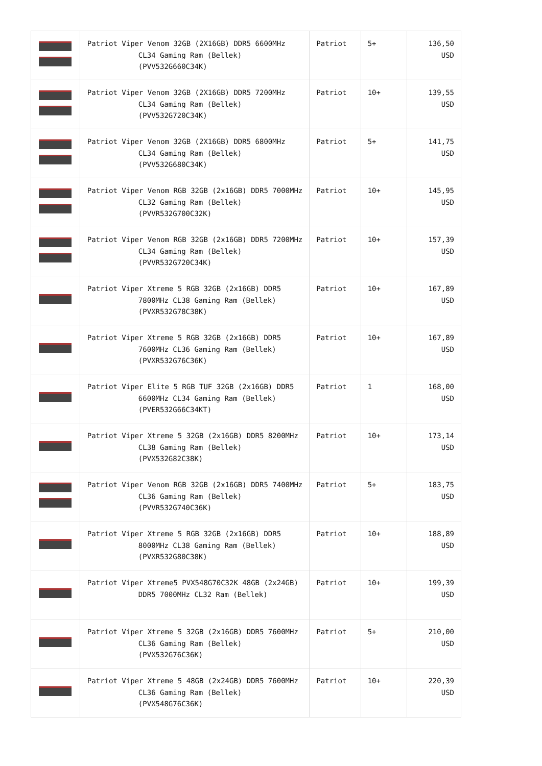| | Patriot Viper Venom 32GB (2X16GB) DDR5 6600MHz CL34 Gaming Ram (Bellek) (PVV532G660C34K) | Patriot | 5+ | 136,50 USD |
| | Patriot Viper Venom 32GB (2X16GB) DDR5 7200MHz CL34 Gaming Ram (Bellek) (PVV532G720C34K) | Patriot | 10+ | 139,55 USD |
| | Patriot Viper Venom 32GB (2X16GB) DDR5 6800MHz CL34 Gaming Ram (Bellek) (PVV532G680C34K) | Patriot | 5+ | 141,75 USD |
| | Patriot Viper Venom RGB 32GB (2x16GB) DDR5 7000MHz CL32 Gaming Ram (Bellek) (PVVR532G700C32K) | Patriot | 10+ | 145,95 USD |
| | Patriot Viper Venom RGB 32GB (2x16GB) DDR5 7200MHz CL34 Gaming Ram (Bellek) (PVVR532G720C34K) | Patriot | 10+ | 157,39 USD |
| | Patriot Viper Xtreme 5 RGB 32GB (2x16GB) DDR5 7800MHz CL38 Gaming Ram (Bellek) (PVXR532G78C38K) | Patriot | 10+ | 167,89 USD |
| | Patriot Viper Xtreme 5 RGB 32GB (2x16GB) DDR5 7600MHz CL36 Gaming Ram (Bellek) (PVXR532G76C36K) | Patriot | 10+ | 167,89 USD |
| | Patriot Viper Elite 5 RGB TUF 32GB (2x16GB) DDR5 6600MHz CL34 Gaming Ram (Bellek) (PVER532G66C34KT) | Patriot | 1 | 168,00 USD |
| | Patriot Viper Xtreme 5 32GB (2x16GB) DDR5 8200MHz CL38 Gaming Ram (Bellek) (PVX532G82C38K) | Patriot | 10+ | 173,14 USD |
| | Patriot Viper Venom RGB 32GB (2x16GB) DDR5 7400MHz CL36 Gaming Ram (Bellek) (PVVR532G740C36K) | Patriot | 5+ | 183,75 USD |
| | Patriot Viper Xtreme 5 RGB 32GB (2x16GB) DDR5 8000MHz CL38 Gaming Ram (Bellek) (PVXR532G80C38K) | Patriot | 10+ | 188,89 USD |
| | Patriot Viper Xtreme5 PVX548G70C32K 48GB (2x24GB) DDR5 7000MHz CL32 Ram (Bellek) | Patriot | 10+ | 199,39 USD |
| | Patriot Viper Xtreme 5 32GB (2x16GB) DDR5 7600MHz CL36 Gaming Ram (Bellek) (PVX532G76C36K) | Patriot | 5+ | 210,00 USD |
| | Patriot Viper Xtreme 5 48GB (2x24GB) DDR5 7600MHz CL36 Gaming Ram (Bellek) (PVX548G76C36K) | Patriot | 10+ | 220,39 USD |